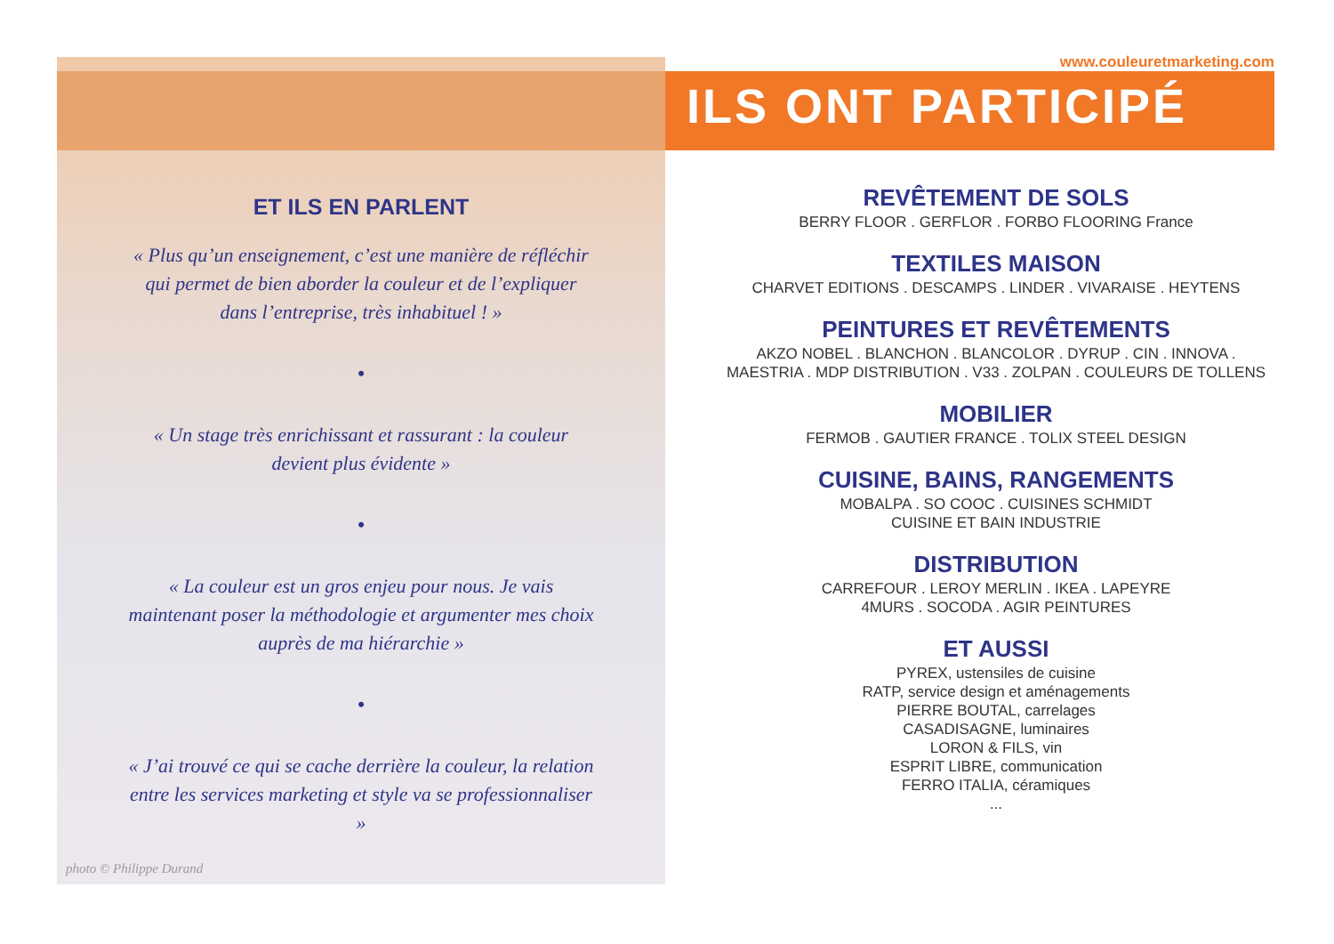www.couleuretmarketing.com
ILS ONT PARTICIPÉ
ET ILS EN PARLENT
« Plus qu’un enseignement, c’est une manière de réfléchir qui permet de bien aborder la couleur et de l’expliquer dans l’entreprise, très inhabituel ! »
•
« Un stage très enrichissant et rassurant : la couleur devient plus évidente »
•
« La couleur est un gros enjeu pour nous. Je vais maintenant poser la méthodologie et argumenter mes choix auprès de ma hiérarchie »
•
« J’ai trouvé ce qui se cache derrière la couleur, la relation entre les services marketing et style va se professionnaliser »
photo © Philippe Durand
REVÊTEMENT DE SOLS
BERRY FLOOR . GERFLOR . FORBO FLOORING France
TEXTILES MAISON
CHARVET EDITIONS . DESCAMPS . LINDER . VIVARAISE . HEYTENS
PEINTURES ET REVÊTEMENTS
AKZO NOBEL . BLANCHON . BLANCOLOR . DYRUP . CIN . INNOVA .
MAESTRIA . MDP DISTRIBUTION . V33 . ZOLPAN . COULEURS DE TOLLENS
MOBILIER
FERMOB . GAUTIER FRANCE . TOLIX STEEL DESIGN
CUISINE, BAINS, RANGEMENTS
MOBALPA . SO COOC . CUISINES SCHMIDT
CUISINE ET BAIN INDUSTRIE
DISTRIBUTION
CARREFOUR . LEROY MERLIN . IKEA . LAPEYRE
4MURS . SOCODA . AGIR PEINTURES
ET AUSSI
PYREX, ustensiles de cuisine
RATP, service design et aménagements
PIERRE BOUTAL, carrelages
CASADISAGNE, luminaires
LORON & FILS, vin
ESPRIT LIBRE, communication
FERRO ITALIA, céramiques
...